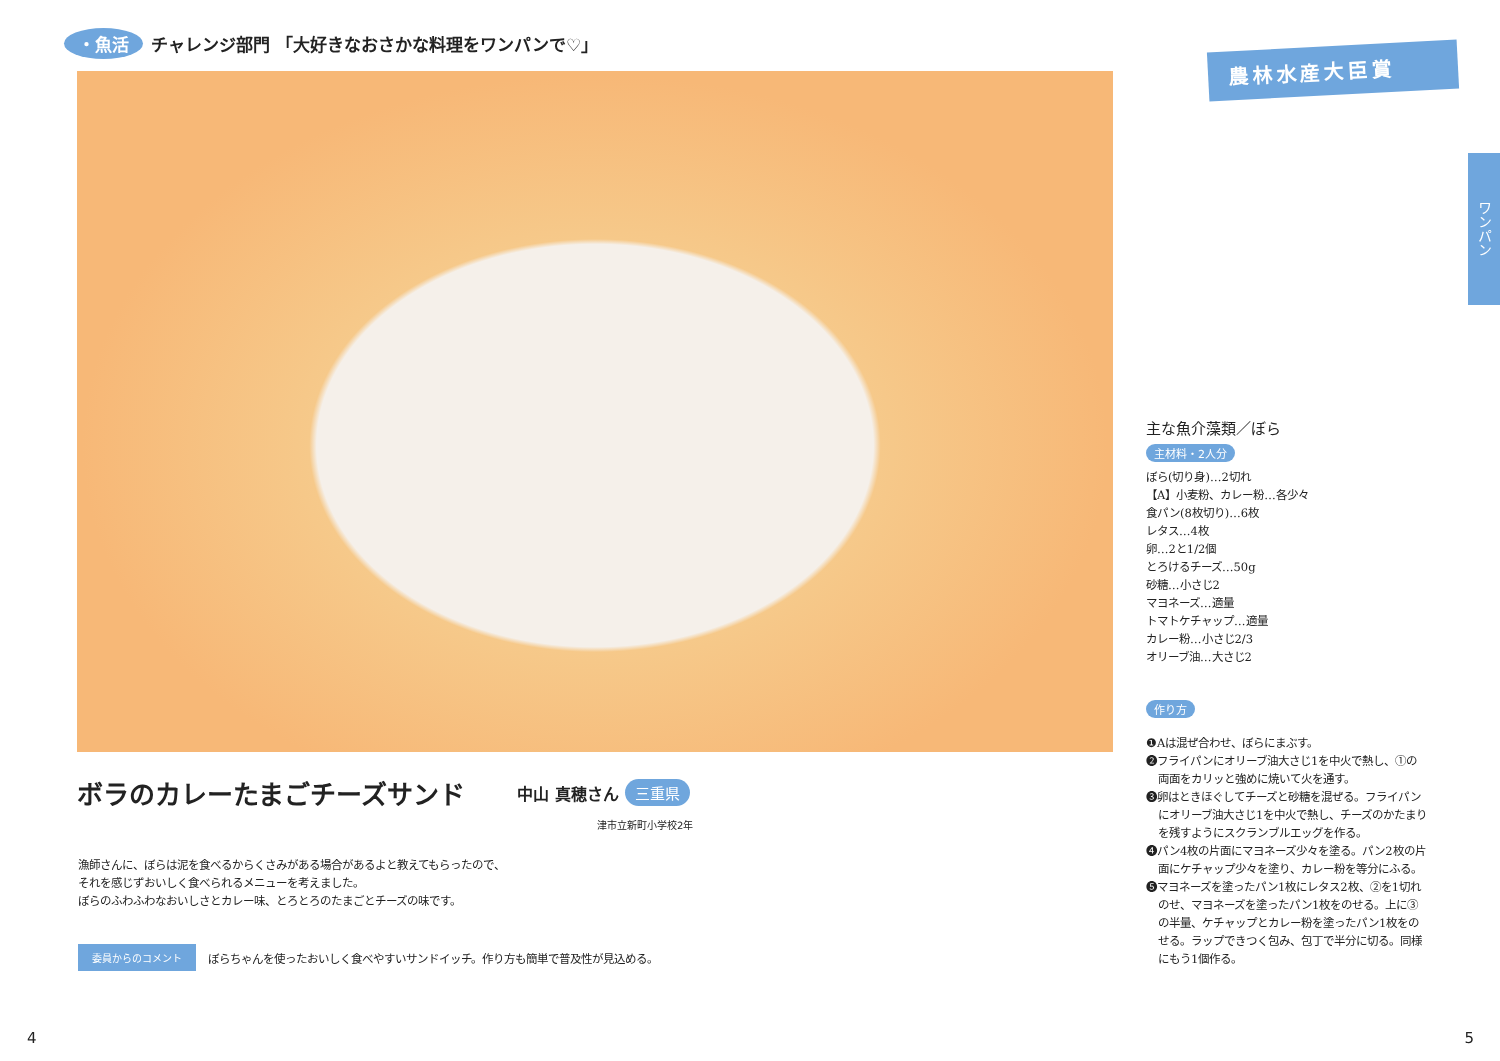・魚活 チャレンジ部門 「大好きなおさかな料理をワンパンで♡」
ボラのカレーたまごチーズサンド
中山 真穂さん 三重県
津市立新町小学校2年
漁師さんに、ぼらは泥を食べるからくさみがある場合があるよと教えてもらったので、
それを感じずおいしく食べられるメニューを考えました。
ぼらのふわふわなおいしさとカレー味、とろとろのたまごとチーズの味です。
委員からのコメント ぼらちゃんを使ったおいしく食べやすいサンドイッチ。作り方も簡単で普及性が見込める。
4
農林水産大臣賞
主な魚介藻類／ぼら
主材料・2人分
ぼら(切り身)…2切れ
【A】小麦粉、カレー粉…各少々
食パン(8枚切り)…6枚
レタス…4枚
卵…2と1/2個
とろけるチーズ…50g
砂糖…小さじ2
マヨネーズ…適量
トマトケチャップ…適量
カレー粉…小さじ2/3
オリーブ油…大さじ2
作り方
❶Aは混ぜ合わせ、ぼらにまぶす。
❷フライパンにオリーブ油大さじ1を中火で熱し、①の両面をカリッと強めに焼いて火を通す。
❸卵はときほぐしてチーズと砂糖を混ぜる。フライパンにオリーブ油大さじ1を中火で熱し、チーズのかたまりを残すようにスクランブルエッグを作る。
❹パン4枚の片面にマヨネーズ少々を塗る。パン2枚の片面にケチャップ少々を塗り、カレー粉を等分にふる。
❺マヨネーズを塗ったパン1枚にレタス2枚、②を1切れのせ、マヨネーズを塗ったパン1枚をのせる。上に③の半量、ケチャップとカレー粉を塗ったパン1枚をのせる。ラップできつく包み、包丁で半分に切る。同様にもう1個作る。
ワンパン
5